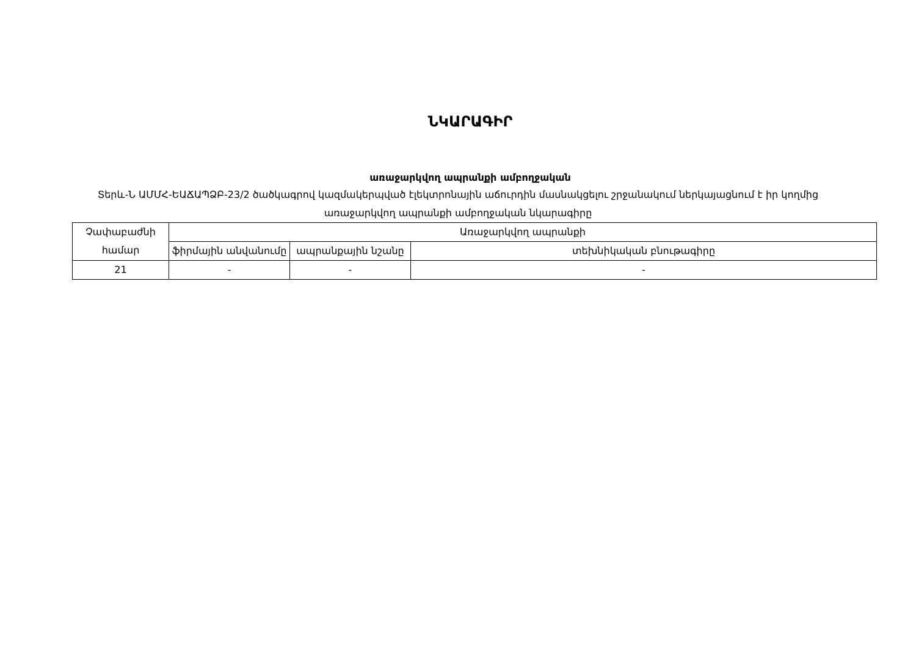ՆԿԱՐԱԳԻՐ
առաջարկվող ապրանքի ամբողջական
Տերև-Ն ԱՄՄՀ-ԵԱՃԱՊՁԲ-23/2 ծածկագրով կազմակերպված էլեկտրոնային աճուրդին մասնակցելու շրջանակում ներկայացնում է իր կողմից առաջարկվող ապրանքի ամբողջական նկարագիրը
| Չափաբաժնի համար | Առաջարկվող ապրանքի | | |
| | ֆիրմային անվանումը | ապրանքային նշանը | տեխնիկական բնութագիրը |
| 21 | - | - | - |